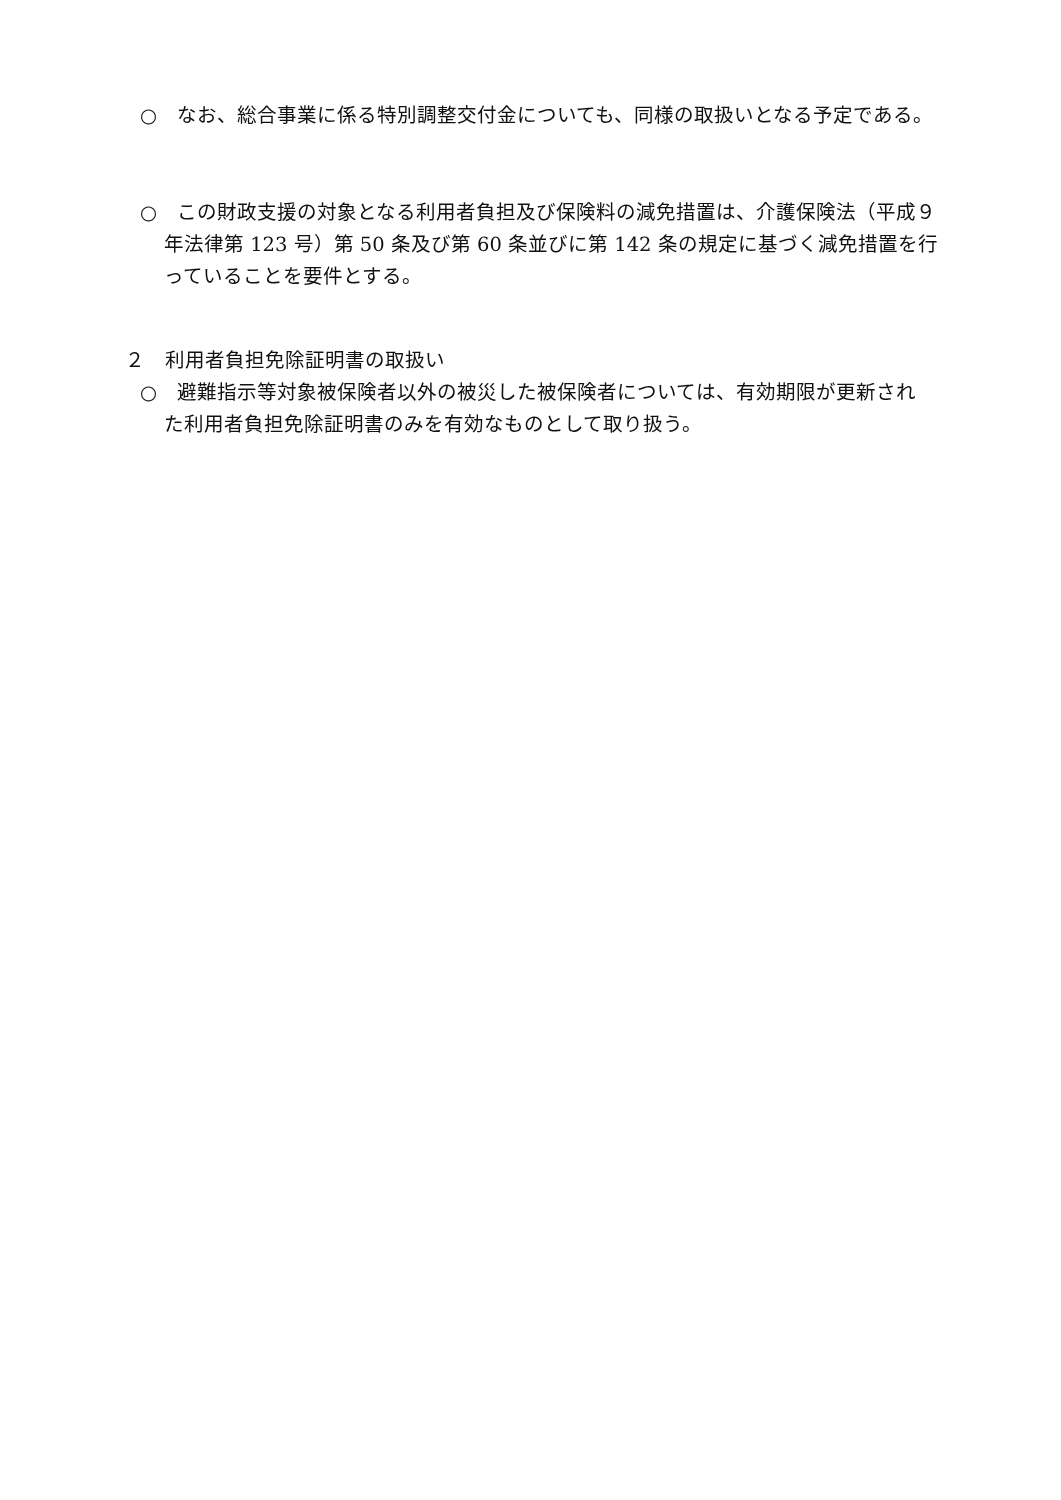○　なお、総合事業に係る特別調整交付金についても、同様の取扱いとなる予定である。
○　この財政支援の対象となる利用者負担及び保険料の減免措置は、介護保険法（平成９年法律第 123 号）第 50 条及び第 60 条並びに第 142 条の規定に基づく減免措置を行っていることを要件とする。
２　利用者負担免除証明書の取扱い
○　避難指示等対象被保険者以外の被災した被保険者については、有効期限が更新された利用者負担免除証明書のみを有効なものとして取り扱う。